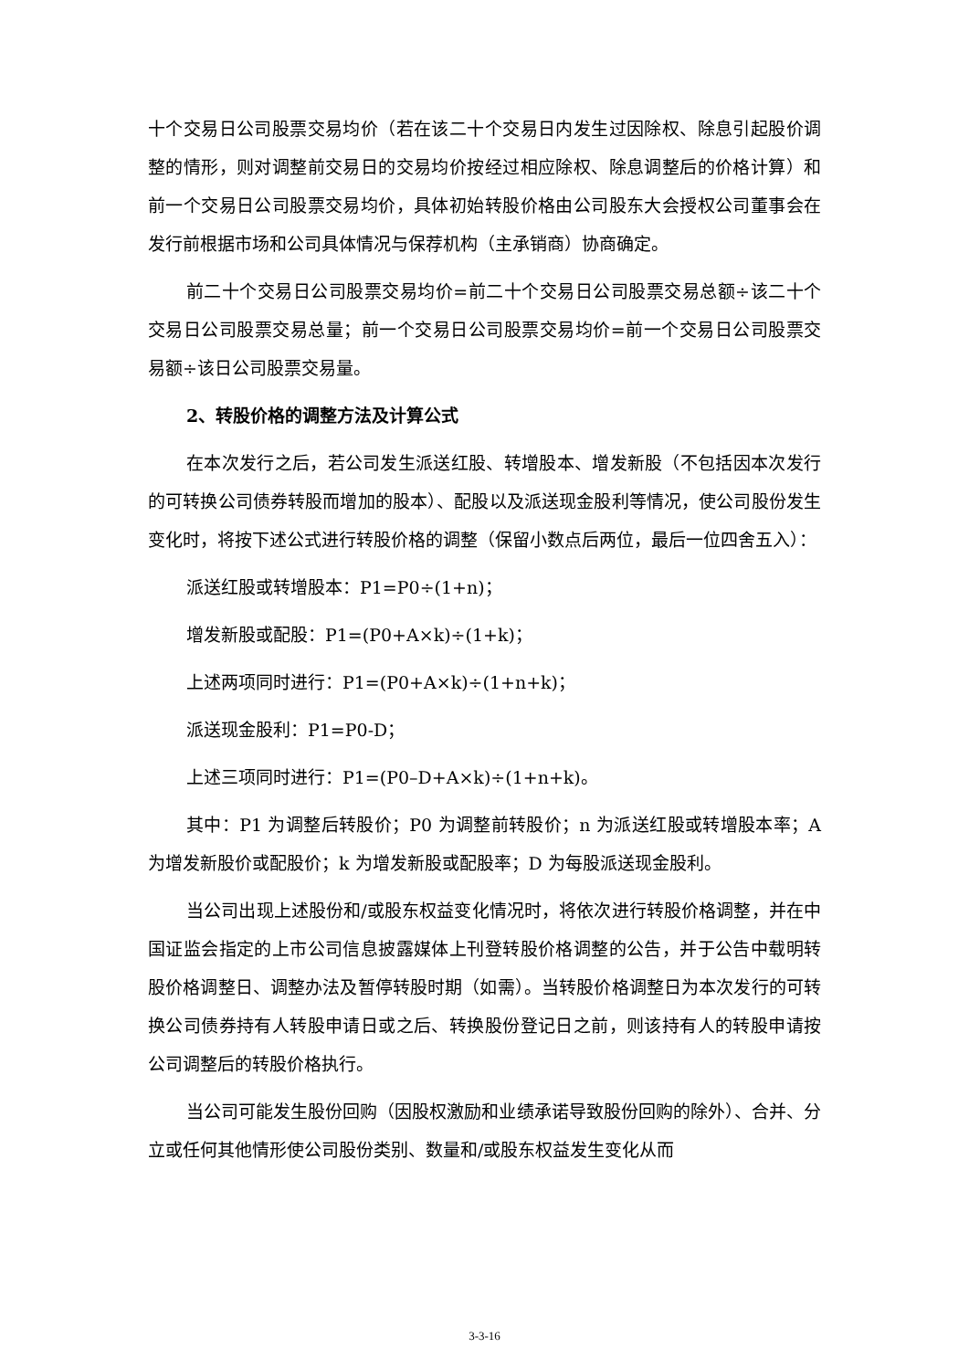十个交易日公司股票交易均价（若在该二十个交易日内发生过因除权、除息引起股价调整的情形，则对调整前交易日的交易均价按经过相应除权、除息调整后的价格计算）和前一个交易日公司股票交易均价，具体初始转股价格由公司股东大会授权公司董事会在发行前根据市场和公司具体情况与保荐机构（主承销商）协商确定。
前二十个交易日公司股票交易均价=前二十个交易日公司股票交易总额÷该二十个交易日公司股票交易总量；前一个交易日公司股票交易均价=前一个交易日公司股票交易额÷该日公司股票交易量。
2、转股价格的调整方法及计算公式
在本次发行之后，若公司发生派送红股、转增股本、增发新股（不包括因本次发行的可转换公司债券转股而增加的股本）、配股以及派送现金股利等情况，使公司股份发生变化时，将按下述公式进行转股价格的调整（保留小数点后两位，最后一位四舍五入）：
派送红股或转增股本：P1=P0÷(1+n)；
增发新股或配股：P1=(P0+A×k)÷(1+k)；
上述两项同时进行：P1=(P0+A×k)÷(1+n+k)；
派送现金股利：P1=P0-D；
上述三项同时进行：P1=(P0–D+A×k)÷(1+n+k)。
其中：P1 为调整后转股价；P0 为调整前转股价；n 为派送红股或转增股本率；A 为增发新股价或配股价；k 为增发新股或配股率；D 为每股派送现金股利。
当公司出现上述股份和/或股东权益变化情况时，将依次进行转股价格调整，并在中国证监会指定的上市公司信息披露媒体上刊登转股价格调整的公告，并于公告中载明转股价格调整日、调整办法及暂停转股时期（如需）。当转股价格调整日为本次发行的可转换公司债券持有人转股申请日或之后、转换股份登记日之前，则该持有人的转股申请按公司调整后的转股价格执行。
当公司可能发生股份回购（因股权激励和业绩承诺导致股份回购的除外）、合并、分立或任何其他情形使公司股份类别、数量和/或股东权益发生变化从而
3-3-16